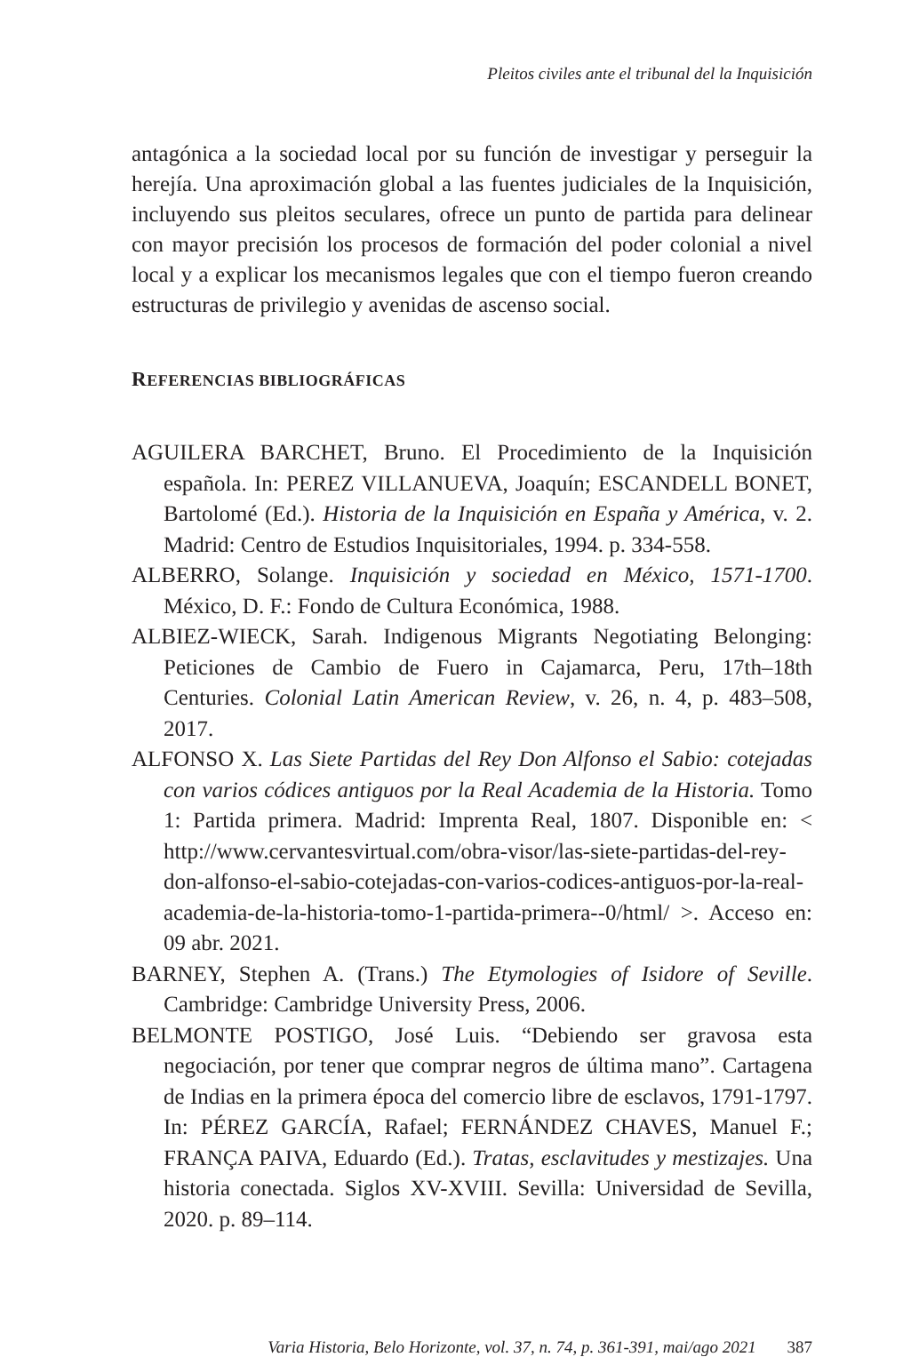Pleitos civiles ante el tribunal del la Inquisición
antagónica a la sociedad local por su función de investigar y perseguir la herejía. Una aproximación global a las fuentes judiciales de la Inquisición, incluyendo sus pleitos seculares, ofrece un punto de partida para delinear con mayor precisión los procesos de formación del poder colonial a nivel local y a explicar los mecanismos legales que con el tiempo fueron creando estructuras de privilegio y avenidas de ascenso social.
REFERENCIAS BIBLIOGRÁFICAS
AGUILERA BARCHET, Bruno. El Procedimiento de la Inquisición española. In: PEREZ VILLANUEVA, Joaquín; ESCANDELL BONET, Bartolomé (Ed.). Historia de la Inquisición en España y América, v. 2. Madrid: Centro de Estudios Inquisitoriales, 1994. p. 334-558.
ALBERRO, Solange. Inquisición y sociedad en México, 1571-1700. México, D. F.: Fondo de Cultura Económica, 1988.
ALBIEZ-WIECK, Sarah. Indigenous Migrants Negotiating Belonging: Peticiones de Cambio de Fuero in Cajamarca, Peru, 17th–18th Centuries. Colonial Latin American Review, v. 26, n. 4, p. 483–508, 2017.
ALFONSO X. Las Siete Partidas del Rey Don Alfonso el Sabio: cotejadas con varios códices antiguos por la Real Academia de la Historia. Tomo 1: Partida primera. Madrid: Imprenta Real, 1807. Disponible en: < http://www.cervantesvirtual.com/obra-visor/las-siete-partidas-del-rey-don-alfonso-el-sabio-cotejadas-con-varios-codices-antiguos-por-la-real-academia-de-la-historia-tomo-1-partida-primera--0/html/ >. Acceso en: 09 abr. 2021.
BARNEY, Stephen A. (Trans.) The Etymologies of Isidore of Seville. Cambridge: Cambridge University Press, 2006.
BELMONTE POSTIGO, José Luis. “Debiendo ser gravosa esta negociación, por tener que comprar negros de última mano”. Cartagena de Indias en la primera época del comercio libre de esclavos, 1791-1797. In: PÉREZ GARCÍA, Rafael; FERNÁNDEZ CHAVES, Manuel F.; FRANÇA PAIVA, Eduardo (Ed.). Tratas, esclavitudes y mestizajes. Una historia conectada. Siglos XV-XVIII. Sevilla: Universidad de Sevilla, 2020. p. 89–114.
Varia Historia, Belo Horizonte, vol. 37, n. 74, p. 361-391, mai/ago 2021 387